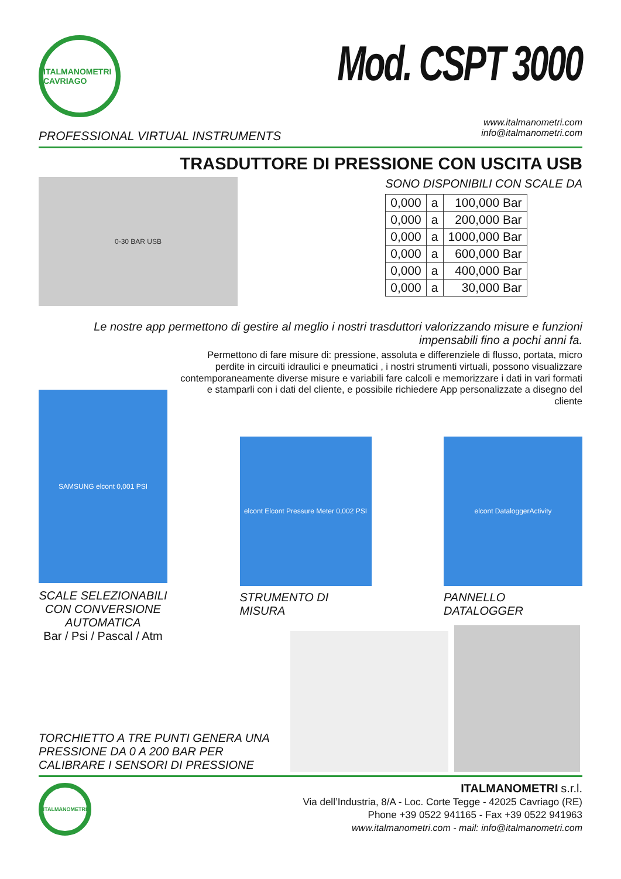ITALMANOMETRI CAVRIAGO
Mod. CSPT 3000
PROFESSIONAL VIRTUAL INSTRUMENTS
www.italmanometri.com
info@italmanometri.com
TRASDUTTORE DI PRESSIONE CON USCITA USB
0-30 BAR USB
SONO DISPONIBILI CON SCALE DA
| 0,000 | a | 100,000 Bar |
| 0,000 | a | 200,000 Bar |
| 0,000 | a | 1000,000 Bar |
| 0,000 | a | 600,000 Bar |
| 0,000 | a | 400,000 Bar |
| 0,000 | a | 30,000 Bar |
Le nostre app permettono di gestire al meglio i nostri trasduttori valorizzando misure e funzioni impensabili fino a pochi anni fa.
Permettono di fare misure di: pressione, assoluta e differenziele di flusso, portata, micro perdite in circuiti idraulici e pneumatici , i nostri strumenti virtuali, possono visualizzare contemporaneamente diverse misure e variabili fare calcoli e memorizzare i dati in vari formati e stamparli con i dati del cliente, e possibile richiedere App personalizzate a disegno del cliente
SAMSUNG elcont 0,001 PSI
SCALE SELEZIONABILI CON CONVERSIONE AUTOMATICA
Bar / Psi / Pascal / Atm
elcont Elcont Pressure Meter 0,002 PSI
STRUMENTO DI MISURA
elcont DataloggerActivity
PANNELLO DATALOGGER
TORCHIETTO A TRE PUNTI GENERA UNA PRESSIONE DA 0 A 200 BAR PER CALIBRARE I SENSORI DI PRESSIONE
ITALMANOMETRI
ITALMANOMETRI s.r.l.
Via dell’Industria, 8/A - Loc. Corte Tegge - 42025 Cavriago (RE)
Phone +39 0522 941165 - Fax +39 0522 941963
www.italmanometri.com - mail: info@italmanometri.com